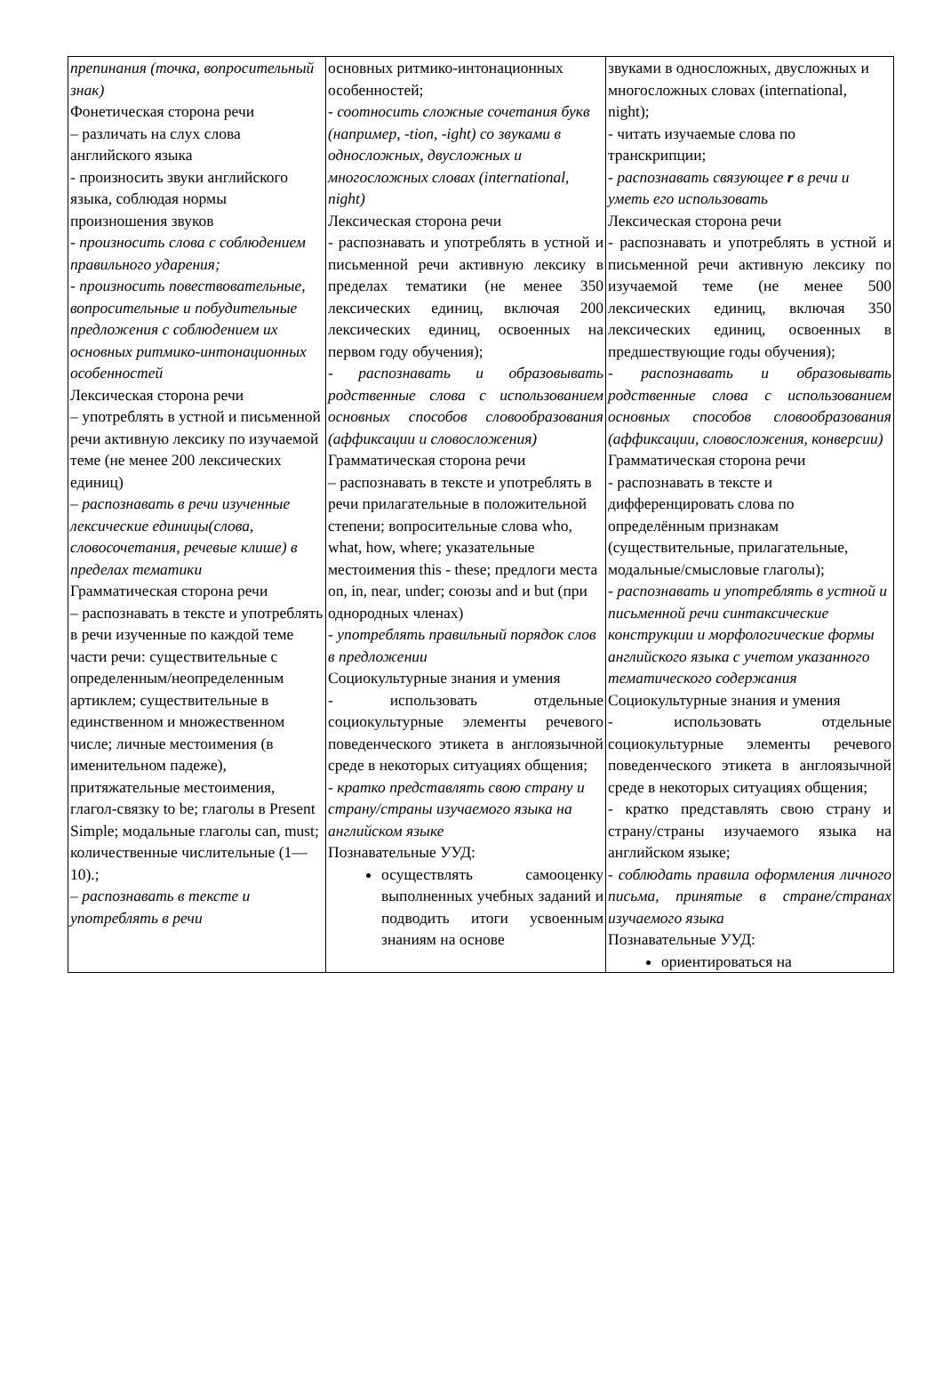| препинания (точка, вопросительный знак) Фонетическая сторона речи – различать на слух слова английского языка - произносить звуки английского языка, соблюдая нормы произношения звуков - произносить слова с соблюдением правильного ударения; - произносить повествовательные, вопросительные и побудительные предложения с соблюдением их основных ритмико-интонационных особенностей Лексическая сторона речи – употреблять в устной и письменной речи активную лексику по изучаемой теме (не менее 200 лексических единиц) – распознавать в речи изученные лексические единицы(слова, словосочетания, речевые клише) в пределах тематики Грамматическая сторона речи – распознавать в тексте и употреблять в речи изученные по каждой теме части речи: существительные с определенным/неопределенным артиклем; существительные в единственном и множественном числе; личные местоимения (в именительном падеже), притяжательные местоимения, глагол-связку to be; глаголы в Present Simple; модальные глаголы can, must; количественные числительные (1—10).; – распознавать в тексте и употреблять в речи | основных ритмико-интонационных особенностей; - соотносить сложные сочетания букв (например, -tion, -ight) со звуками в односложных, двусложных и многосложных словах (international, night) Лексическая сторона речи - распознавать и употреблять в устной и письменной речи активную лексику в пределах тематики (не менее 350 лексических единиц, включая 200 лексических единиц, освоенных на первом году обучения); - распознавать и образовывать родственные слова с использованием основных способов словообразования (аффиксации и словосложения) Грамматическая сторона речи – распознавать в тексте и употреблять в речи прилагательные в положительной степени; вопросительные слова who, what, how, where; указательные местоимения this - these; предлоги места on, in, near, under; союзы and и but (при однородных членах) - употреблять правильный порядок слов в предложении Социокультурные знания и умения - использовать отдельные социокультурные элементы речевого поведенческого этикета в англоязычной среде в некоторых ситуациях общения; - кратко представлять свою страну и страну/страны изучаемого языка на английском языке Познавательные УУД: осуществлять самооценку выполненных учебных заданий и подводить итоги усвоенным знаниям на основе | звуками в односложных, двусложных и многосложных словах (international, night); - читать изучаемые слова по транскрипции; - распознавать связующее r в речи и уметь его использовать Лексическая сторона речи - распознавать и употреблять в устной и письменной речи активную лексику по изучаемой теме (не менее 500 лексических единиц, включая 350 лексических единиц, освоенных в предшествующие годы обучения); - распознавать и образовывать родственные слова с использованием основных способов словообразования (аффиксации, словосложения, конверсии) Грамматическая сторона речи - распознавать в тексте и дифференцировать слова по определённым признакам (существительные, прилагательные, модальные/смысловые глаголы); - распознавать и употреблять в устной и письменной речи синтаксические конструкции и морфологические формы английского языка с учетом указанного тематического содержания Социокультурные знания и умения - использовать отдельные социокультурные элементы речевого поведенческого этикета в англоязычной среде в некоторых ситуациях общения; - кратко представлять свою страну и страну/страны изучаемого языка на английском языке; - соблюдать правила оформления личного письма, принятые в стране/странах изучаемого языка Познавательные УУД: ориентироваться на |